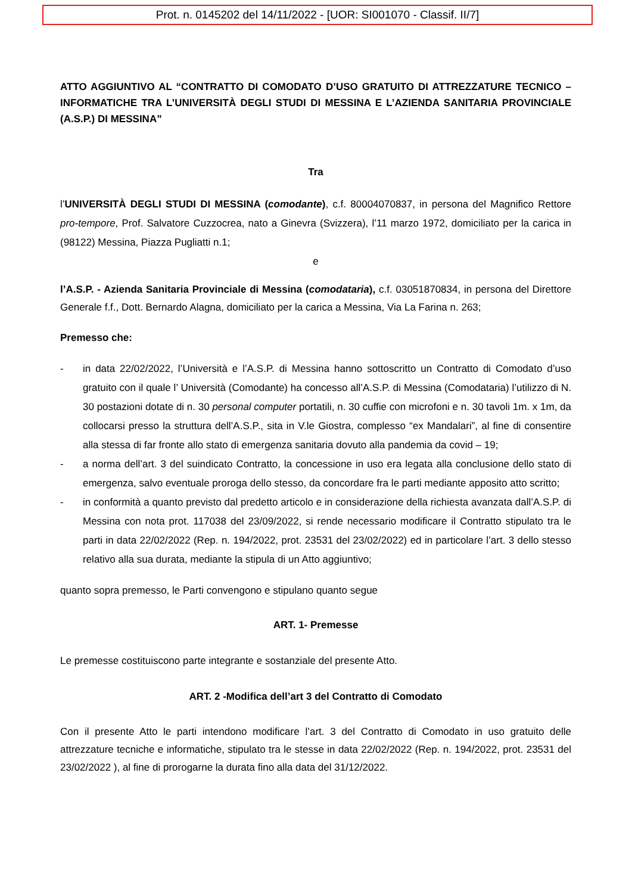Prot. n. 0145202 del 14/11/2022 - [UOR: SI001070 - Classif. II/7]
ATTO AGGIUNTIVO AL “CONTRATTO DI COMODATO D’USO GRATUITO DI ATTREZZATURE TECNICO – INFORMATICHE TRA L’UNIVERSITÀ DEGLI STUDI DI MESSINA E L’AZIENDA SANITARIA PROVINCIALE (A.S.P.) DI MESSINA”
Tra
l’UNIVERSITÀ DEGLI STUDI DI MESSINA (comodante), c.f. 80004070837, in persona del Magnifico Rettore pro-tempore, Prof. Salvatore Cuzzocrea, nato a Ginevra (Svizzera), l’11 marzo 1972, domiciliato per la carica in (98122) Messina, Piazza Pugliatti n.1;
e
l’A.S.P. - Azienda Sanitaria Provinciale di Messina (comodataria), c.f. 03051870834, in persona del Direttore Generale f.f., Dott. Bernardo Alagna, domiciliato per la carica a Messina, Via La Farina n. 263;
Premesso che:
- in data 22/02/2022, l’Università e l’A.S.P. di Messina hanno sottoscritto un Contratto di Comodato d’uso gratuito con il quale l’ Università (Comodante) ha concesso all’A.S.P. di Messina (Comodataria) l’utilizzo di N. 30 postazioni dotate di n. 30 personal computer portatili, n. 30 cuffie con microfoni e n. 30 tavoli 1m. x 1m, da collocarsi presso la struttura dell’A.S.P., sita in V.le Giostra, complesso “ex Mandalari”, al fine di consentire alla stessa di far fronte allo stato di emergenza sanitaria dovuto alla pandemia da covid – 19;
- a norma dell’art. 3 del suindicato Contratto, la concessione in uso era legata alla conclusione dello stato di emergenza, salvo eventuale proroga dello stesso, da concordare fra le parti mediante apposito atto scritto;
- in conformità a quanto previsto dal predetto articolo e in considerazione della richiesta avanzata dall’A.S.P. di Messina con nota prot. 117038 del 23/09/2022, si rende necessario modificare il Contratto stipulato tra le parti in data 22/02/2022 (Rep. n. 194/2022, prot. 23531 del 23/02/2022) ed in particolare l’art. 3 dello stesso relativo alla sua durata, mediante la stipula di un Atto aggiuntivo;
quanto sopra premesso, le Parti convengono e stipulano quanto segue
ART. 1- Premesse
Le premesse costituiscono parte integrante e sostanziale del presente Atto.
ART. 2 -Modifica dell’art 3 del Contratto di Comodato
Con il presente Atto le parti intendono modificare l’art. 3 del Contratto di Comodato in uso gratuito delle attrezzature tecniche e informatiche, stipulato tra le stesse in data 22/02/2022 (Rep. n. 194/2022, prot. 23531 del 23/02/2022 ), al fine di prorogarne la durata fino alla data del 31/12/2022.